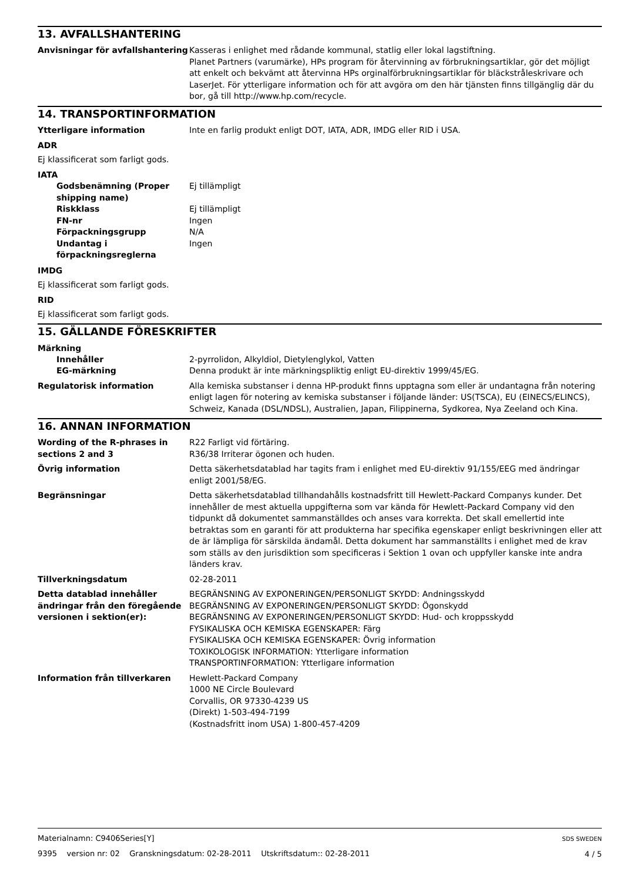13. AVFALLSHANTERING
Anvisningar för avfallshantering
Kasseras i enlighet med rådande kommunal, statlig eller lokal lagstiftning.
Planet Partners (varumärke), HPs program för återvinning av förbrukningsartiklar, gör det möjligt att enkelt och bekvämt att återvinna HPs orginalförbrukningsartiklar för bläckstråleskrivare och LaserJet. För ytterligare information och för att avgöra om den här tjänsten finns tillgänglig där du bor, gå till http://www.hp.com/recycle.
14. TRANSPORTINFORMATION
Ytterligare information Inte en farlig produkt enligt DOT, IATA, ADR, IMDG eller RID i USA.
ADR
Ej klassificerat som farligt gods.
IATA
Godsbenämning (Proper shipping name)
Ej tillämpligt
Riskklass Ej tillämpligt
FN-nr Ingen
Förpackningsgrupp N/A
Undantag i förpackningsreglerna
Ingen
IMDG
Ej klassificerat som farligt gods.
RID
Ej klassificerat som farligt gods.
15. GÄLLANDE FÖRESKRIFTER
Märkning
Innehåller 2-pyrrolidon, Alkyldiol, Dietylenglykol, Vatten
EG-märkning Denna produkt är inte märkningspliktig enligt EU-direktiv 1999/45/EG.
Regulatorisk information Alla kemiska substanser i denna HP-produkt finns upptagna som eller är undantagna från notering enligt lagen för notering av kemiska substanser i följande länder: US(TSCA), EU (EINECS/ELINCS), Schweiz, Kanada (DSL/NDSL), Australien, Japan, Filippinerna, Sydkorea, Nya Zeeland och Kina.
16. ANNAN INFORMATION
Wording of the R-phrases in sections 2 and 3
R22 Farligt vid förtäring.
R36/38 Irriterar ögonen och huden.
Övrig information Detta säkerhetsdatablad har tagits fram i enlighet med EU-direktiv 91/155/EEG med ändringar enligt 2001/58/EG.
Begränsningar Detta säkerhetsdatablad tillhandahålls kostnadsfritt till Hewlett-Packard Companys kunder. Det innehåller de mest aktuella uppgifterna som var kända för Hewlett-Packard Company vid den tidpunkt då dokumentet sammanställdes och anses vara korrekta. Det skall emellertid inte betraktas som en garanti för att produkterna har specifika egenskaper enligt beskrivningen eller att de är lämpliga för särskilda ändamål. Detta dokument har sammanställts i enlighet med de krav som ställs av den jurisdiktion som specificeras i Sektion 1 ovan och uppfyller kanske inte andra länders krav.
Tillverkningsdatum 02-28-2011
Detta datablad innehåller ändringar från den föregående versionen i sektion(er):
BEGRÄNSNING AV EXPONERINGEN/PERSONLIGT SKYDD: Andningsskydd
BEGRÄNSNING AV EXPONERINGEN/PERSONLIGT SKYDD: Ögonskydd
BEGRÄNSNING AV EXPONERINGEN/PERSONLIGT SKYDD: Hud- och kroppsskydd
FYSIKALISKA OCH KEMISKA EGENSKAPER: Färg
FYSIKALISKA OCH KEMISKA EGENSKAPER: Övrig information
TOXIKOLOGISK INFORMATION: Ytterligare information
TRANSPORTINFORMATION: Ytterligare information
Information från tillverkaren Hewlett-Packard Company
1000 NE Circle Boulevard
Corvallis, OR 97330-4239 US
(Direkt) 1-503-494-7199
(Kostnadsfritt inom USA) 1-800-457-4209
Materialnamn: C9406Series[Y]
9395 version nr: 02 Granskningsdatum: 02-28-2011 Utskriftsdatum:: 02-28-2011
SDS SWEDEN
4 / 5